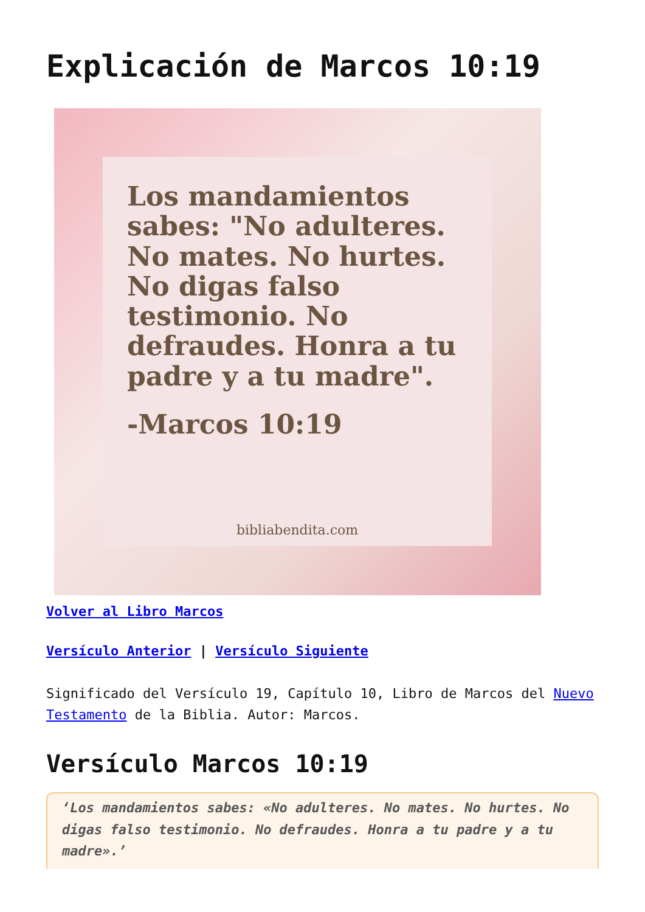Explicación de Marcos 10:19
Los mandamientos sabes: "No adulteres. No mates. No hurtes. No digas falso testimonio. No defraudes. Honra a tu padre y a tu madre".
-Marcos 10:19
bibliabendita.com
Volver al Libro Marcos
Versículo Anterior | Versículo Siguiente
Significado del Versículo 19, Capítulo 10, Libro de Marcos del Nuevo Testamento de la Biblia. Autor: Marcos.
Versículo Marcos 10:19
‘Los mandamientos sabes: «No adulteres. No mates. No hurtes. No digas falso testimonio. No defraudes. Honra a tu padre y a tu madre».’